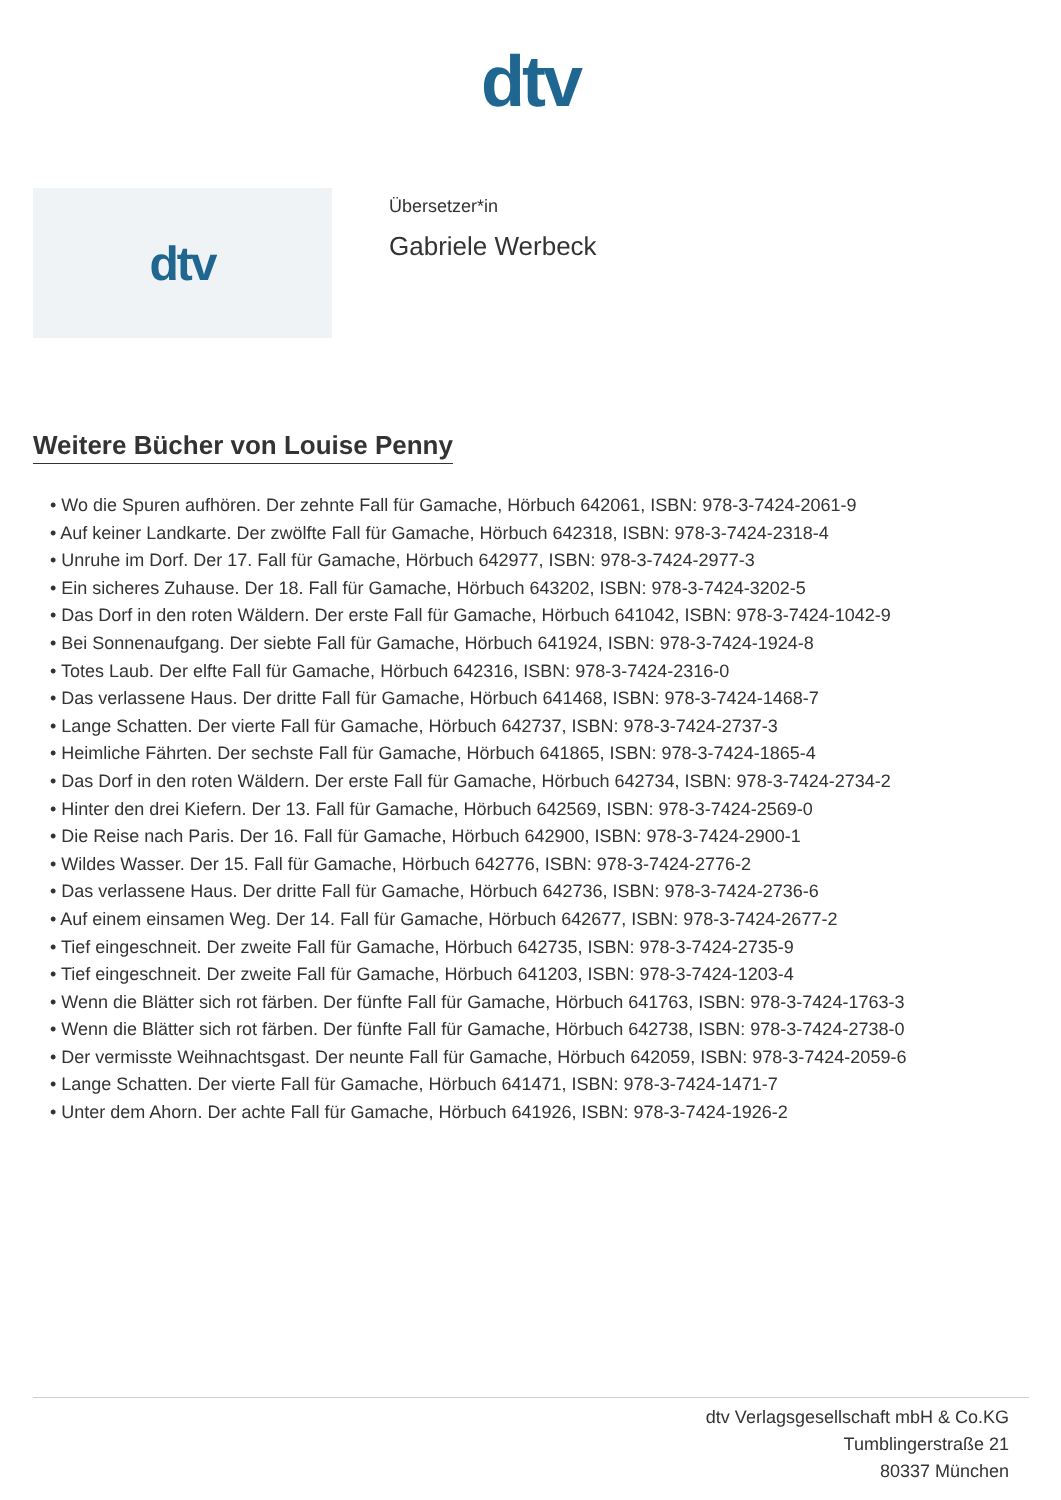dtv
dtv
Übersetzer*in
Gabriele Werbeck
Weitere Bücher von Louise Penny
• Wo die Spuren aufhören. Der zehnte Fall für Gamache, Hörbuch 642061, ISBN: 978-3-7424-2061-9
• Auf keiner Landkarte. Der zwölfte Fall für Gamache, Hörbuch 642318, ISBN: 978-3-7424-2318-4
• Unruhe im Dorf. Der 17. Fall für Gamache, Hörbuch 642977, ISBN: 978-3-7424-2977-3
• Ein sicheres Zuhause. Der 18. Fall für Gamache, Hörbuch 643202, ISBN: 978-3-7424-3202-5
• Das Dorf in den roten Wäldern. Der erste Fall für Gamache, Hörbuch 641042, ISBN: 978-3-7424-1042-9
• Bei Sonnenaufgang. Der siebte Fall für Gamache, Hörbuch 641924, ISBN: 978-3-7424-1924-8
• Totes Laub. Der elfte Fall für Gamache, Hörbuch 642316, ISBN: 978-3-7424-2316-0
• Das verlassene Haus. Der dritte Fall für Gamache, Hörbuch 641468, ISBN: 978-3-7424-1468-7
• Lange Schatten. Der vierte Fall für Gamache, Hörbuch 642737, ISBN: 978-3-7424-2737-3
• Heimliche Fährten. Der sechste Fall für Gamache, Hörbuch 641865, ISBN: 978-3-7424-1865-4
• Das Dorf in den roten Wäldern. Der erste Fall für Gamache, Hörbuch 642734, ISBN: 978-3-7424-2734-2
• Hinter den drei Kiefern. Der 13. Fall für Gamache, Hörbuch 642569, ISBN: 978-3-7424-2569-0
• Die Reise nach Paris. Der 16. Fall für Gamache, Hörbuch 642900, ISBN: 978-3-7424-2900-1
• Wildes Wasser. Der 15. Fall für Gamache, Hörbuch 642776, ISBN: 978-3-7424-2776-2
• Das verlassene Haus. Der dritte Fall für Gamache, Hörbuch 642736, ISBN: 978-3-7424-2736-6
• Auf einem einsamen Weg. Der 14. Fall für Gamache, Hörbuch 642677, ISBN: 978-3-7424-2677-2
• Tief eingeschneit. Der zweite Fall für Gamache, Hörbuch 642735, ISBN: 978-3-7424-2735-9
• Tief eingeschneit. Der zweite Fall für Gamache, Hörbuch 641203, ISBN: 978-3-7424-1203-4
• Wenn die Blätter sich rot färben. Der fünfte Fall für Gamache, Hörbuch 641763, ISBN: 978-3-7424-1763-3
• Wenn die Blätter sich rot färben. Der fünfte Fall für Gamache, Hörbuch 642738, ISBN: 978-3-7424-2738-0
• Der vermisste Weihnachtsgast. Der neunte Fall für Gamache, Hörbuch 642059, ISBN: 978-3-7424-2059-6
• Lange Schatten. Der vierte Fall für Gamache, Hörbuch 641471, ISBN: 978-3-7424-1471-7
• Unter dem Ahorn. Der achte Fall für Gamache, Hörbuch 641926, ISBN: 978-3-7424-1926-2
dtv Verlagsgesellschaft mbH & Co.KG
Tumblingerstraße 21
80337 München